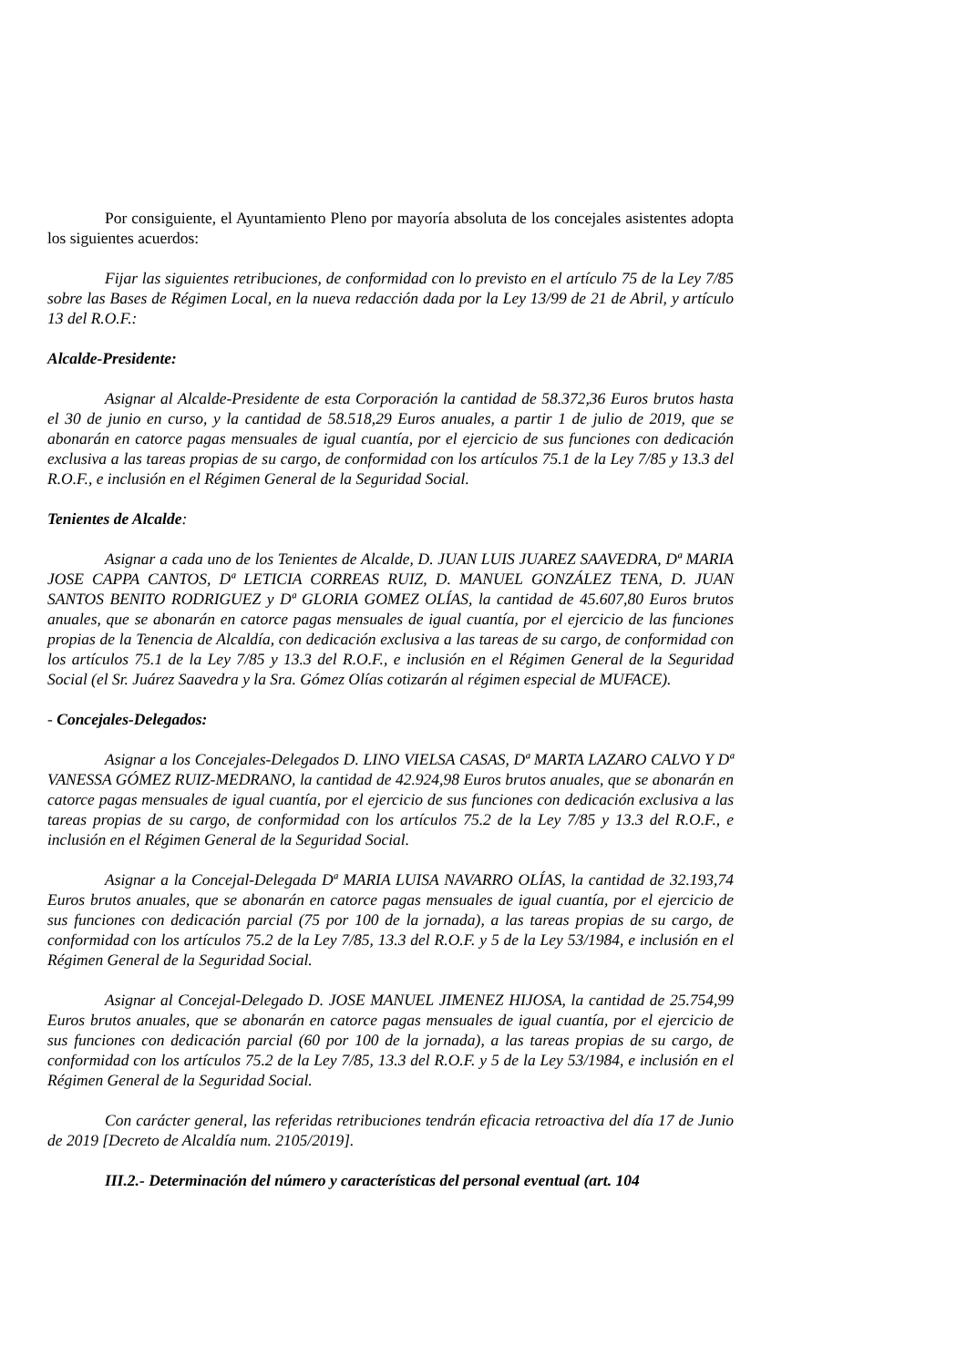Por consiguiente, el Ayuntamiento Pleno por mayoría absoluta de los concejales asistentes adopta los siguientes acuerdos:
Fijar las siguientes retribuciones, de conformidad con lo previsto en el artículo 75 de la Ley 7/85 sobre las Bases de Régimen Local, en la nueva redacción dada por la Ley 13/99 de 21 de Abril, y artículo 13 del R.O.F.:
Alcalde-Presidente:
Asignar al Alcalde-Presidente de esta Corporación la cantidad de 58.372,36 Euros brutos hasta el 30 de junio en curso, y la cantidad de 58.518,29 Euros anuales, a partir 1 de julio de 2019, que se abonarán en catorce pagas mensuales de igual cuantía, por el ejercicio de sus funciones con dedicación exclusiva a las tareas propias de su cargo, de conformidad con los artículos 75.1 de la Ley 7/85 y 13.3 del R.O.F., e inclusión en el Régimen General de la Seguridad Social.
Tenientes de Alcalde:
Asignar a cada uno de los Tenientes de Alcalde, D. JUAN LUIS JUAREZ SAAVEDRA, Dª MARIA JOSE CAPPA CANTOS, Dª LETICIA CORREAS RUIZ, D. MANUEL GONZÁLEZ TENA, D. JUAN SANTOS BENITO RODRIGUEZ y Dª GLORIA GOMEZ OLÍAS, la cantidad de 45.607,80 Euros brutos anuales, que se abonarán en catorce pagas mensuales de igual cuantía, por el ejercicio de las funciones propias de la Tenencia de Alcaldía, con dedicación exclusiva a las tareas de su cargo, de conformidad con los artículos 75.1 de la Ley 7/85 y 13.3 del R.O.F., e inclusión en el Régimen General de la Seguridad Social (el Sr. Juárez Saavedra y la Sra. Gómez Olías cotizarán al régimen especial de MUFACE).
- Concejales-Delegados:
Asignar a los Concejales-Delegados D. LINO VIELSA CASAS, Dª MARTA LAZARO CALVO Y Dª VANESSA GÓMEZ RUIZ-MEDRANO, la cantidad de 42.924,98 Euros brutos anuales, que se abonarán en catorce pagas mensuales de igual cuantía, por el ejercicio de sus funciones con dedicación exclusiva a las tareas propias de su cargo, de conformidad con los artículos 75.2 de la Ley 7/85 y 13.3 del R.O.F., e inclusión en el Régimen General de la Seguridad Social.
Asignar a la Concejal-Delegada Dª MARIA LUISA NAVARRO OLÍAS, la cantidad de 32.193,74 Euros brutos anuales, que se abonarán en catorce pagas mensuales de igual cuantía, por el ejercicio de sus funciones con dedicación parcial (75 por 100 de la jornada), a las tareas propias de su cargo, de conformidad con los artículos 75.2 de la Ley 7/85, 13.3 del R.O.F. y 5 de la Ley 53/1984, e inclusión en el Régimen General de la Seguridad Social.
Asignar al Concejal-Delegado D. JOSE MANUEL JIMENEZ HIJOSA, la cantidad de 25.754,99 Euros brutos anuales, que se abonarán en catorce pagas mensuales de igual cuantía, por el ejercicio de sus funciones con dedicación parcial (60 por 100 de la jornada), a las tareas propias de su cargo, de conformidad con los artículos 75.2 de la Ley 7/85, 13.3 del R.O.F. y 5 de la Ley 53/1984, e inclusión en el Régimen General de la Seguridad Social.
Con carácter general, las referidas retribuciones tendrán eficacia retroactiva del día 17 de Junio de 2019 [Decreto de Alcaldía num. 2105/2019].
III.2.- Determinación del número y características del personal eventual (art. 104